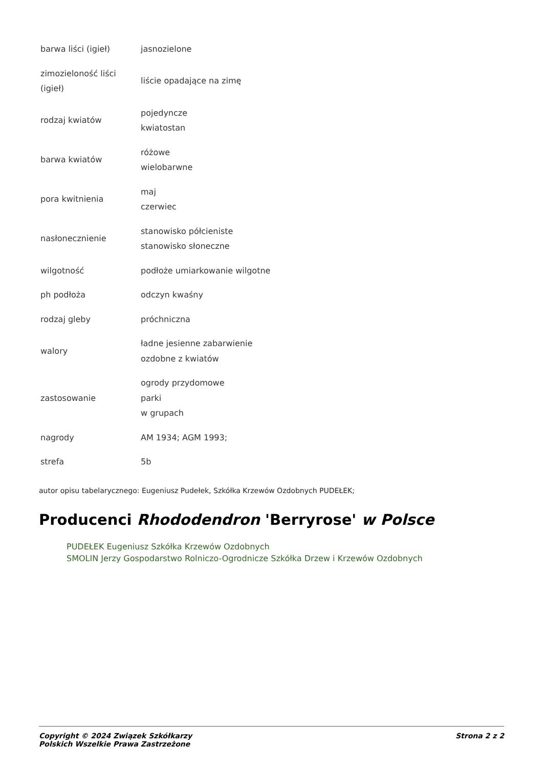| barwa liści (igieł) | jasnozielone |
| zimozieloność liści (igieł) | liście opadające na zimę |
| rodzaj kwiatów | pojedyncze kwiatostan |
| barwa kwiatów | różowe wielobarwne |
| pora kwitnienia | maj czerwiec |
| nasłonecznienie | stanowisko półcieniste stanowisko słoneczne |
| wilgotność | podłoże umiarkowanie wilgotne |
| ph podłoża | odczyn kwaśny |
| rodzaj gleby | próchniczna |
| walory | ładne jesienne zabarwienie ozdobne z kwiatów |
| zastosowanie | ogrody przydomowe parki w grupach |
| nagrody | AM 1934; AGM 1993; |
| strefa | 5b |
autor opisu tabelarycznego: Eugeniusz Pudełek, Szkółka Krzewów Ozdobnych PUDEŁEK;
Producenci Rhododendron 'Berryrose' w Polsce
PUDEŁEK Eugeniusz Szkółka Krzewów Ozdobnych
SMOLIN Jerzy Gospodarstwo Rolniczo-Ogrodnicze Szkółka Drzew i Krzewów Ozdobnych
Copyright © 2024 Związek Szkółkarzy
Polskich Wszelkie Prawa Zastrzeżone
Strona 2 z 2